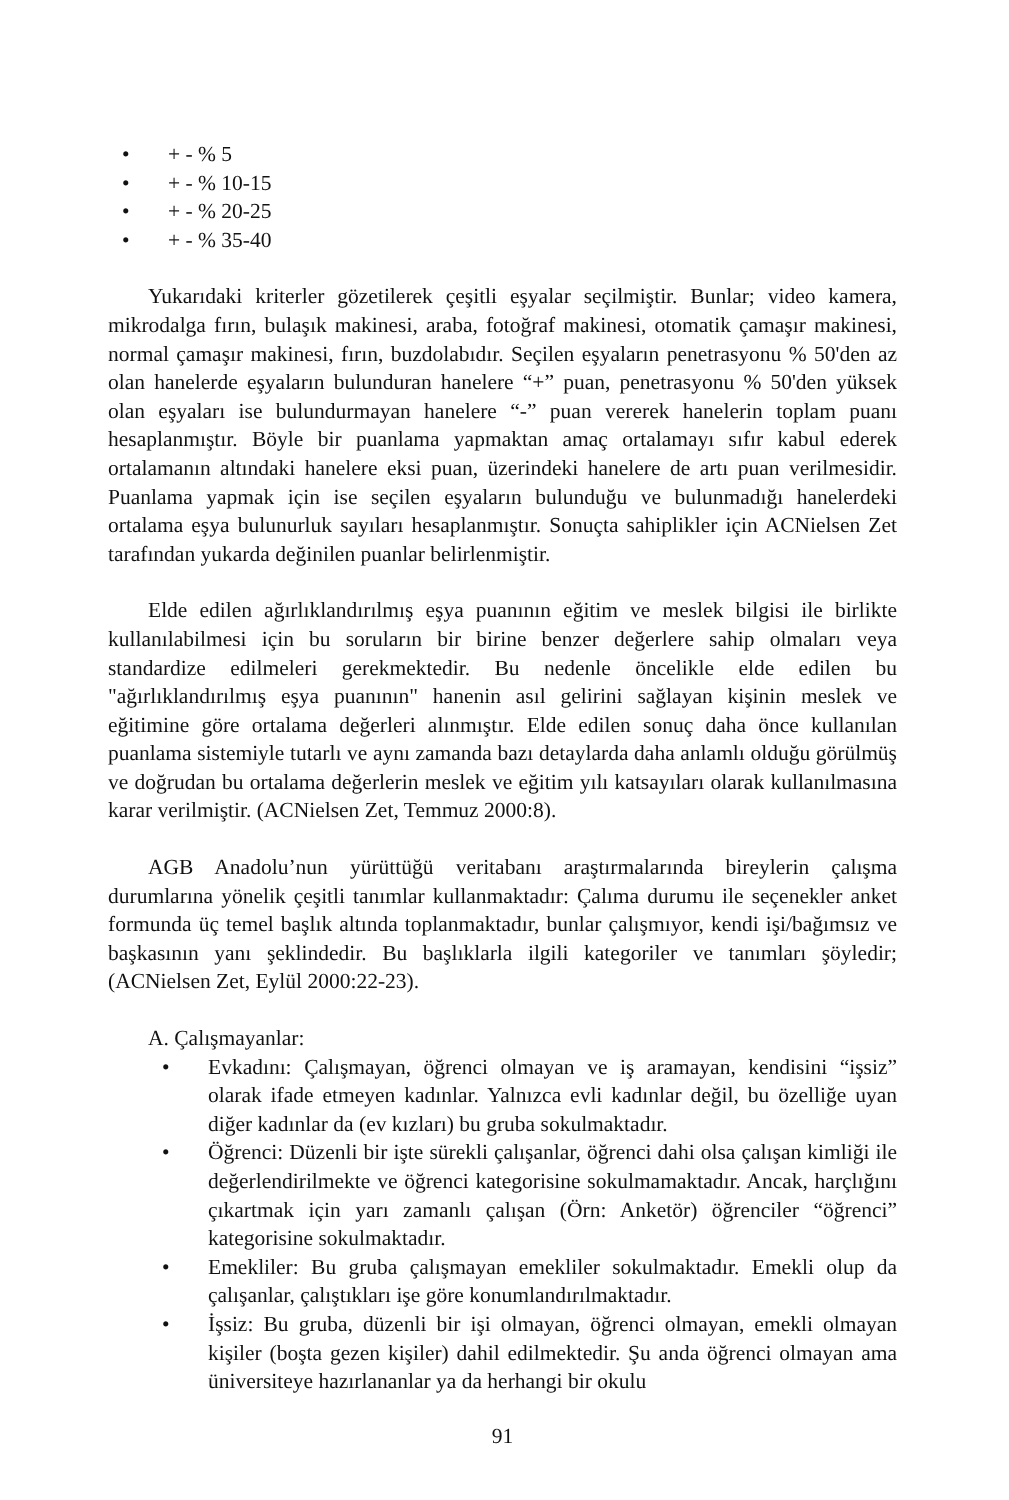• + - % 5
• + - % 10-15
• + - % 20-25
• + - % 35-40
Yukarıdaki kriterler gözetilerek çeşitli eşyalar seçilmiştir. Bunlar; video kamera, mikrodalga fırın, bulaşık makinesi, araba, fotoğraf makinesi, otomatik çamaşır makinesi, normal çamaşır makinesi, fırın, buzdolabıdır. Seçilen eşyaların penetrasyonu % 50'den az olan hanelerde eşyaların bulunduran hanelere “+” puan, penetrasyonu % 50'den yüksek olan eşyaları ise bulundurmayan hanelere “-” puan vererek hanelerin toplam puanı hesaplanmıştır. Böyle bir puanlama yapmaktan amaç ortalamayı sıfır kabul ederek ortalamanın altındaki hanelere eksi puan, üzerindeki hanelere de artı puan verilmesidir. Puanlama yapmak için ise seçilen eşyaların bulunduğu ve bulunmadığı hanelerdeki ortalama eşya bulunurluk sayıları hesaplanmıştır. Sonuçta sahiplikler için ACNielsen Zet tarafından yukarda değinilen puanlar belirlenmiştir.
Elde edilen ağırlıklandırılmış eşya puanının eğitim ve meslek bilgisi ile birlikte kullanılabilmesi için bu soruların bir birine benzer değerlere sahip olmaları veya standardize edilmeleri gerekmektedir. Bu nedenle öncelikle elde edilen bu "ağırlıklandırılmış eşya puanının" hanenin asıl gelirini sağlayan kişinin meslek ve eğitimine göre ortalama değerleri alınmıştır. Elde edilen sonuç daha önce kullanılan puanlama sistemiyle tutarlı ve aynı zamanda bazı detaylarda daha anlamlı olduğu görülmüş ve doğrudan bu ortalama değerlerin meslek ve eğitim yılı katsayıları olarak kullanılmasına karar verilmiştir. (ACNielsen Zet, Temmuz 2000:8).
AGB Anadolu’nun yürüttüğü veritabanı araştırmalarında bireylerin çalışma durumlarına yönelik çeşitli tanımlar kullanmaktadır: Çalıma durumu ile seçenekler anket formunda üç temel başlık altında toplanmaktadır, bunlar çalışmıyor, kendi işi/bağımsız ve başkasının yanı şeklindedir. Bu başlıklarla ilgili kategoriler ve tanımları şöyledir; (ACNielsen Zet, Eylül 2000:22-23).
A. Çalışmayanlar:
• Evkadını: Çalışmayan, öğrenci olmayan ve iş aramayan, kendisini “işsiz” olarak ifade etmeyen kadınlar. Yalnızca evli kadınlar değil, bu özelliğe uyan diğer kadınlar da (ev kızları) bu gruba sokulmaktadır.
• Öğrenci: Düzenli bir işte sürekli çalışanlar, öğrenci dahi olsa çalışan kimliği ile değerlendirilmekte ve öğrenci kategorisine sokulmamaktadır. Ancak, harçlığını çıkartmak için yarı zamanlı çalışan (Örn: Anketör) öğrenciler “öğrenci” kategorisine sokulmaktadır.
• Emekliler: Bu gruba çalışmayan emekliler sokulmaktadır. Emekli olup da çalışanlar, çalıştıkları işe göre konumlandırılmaktadır.
• İşsiz: Bu gruba, düzenli bir işi olmayan, öğrenci olmayan, emekli olmayan kişiler (boşta gezen kişiler) dahil edilmektedir. Şu anda öğrenci olmayan ama üniversiteye hazırlananlar ya da herhangi bir okulu
91